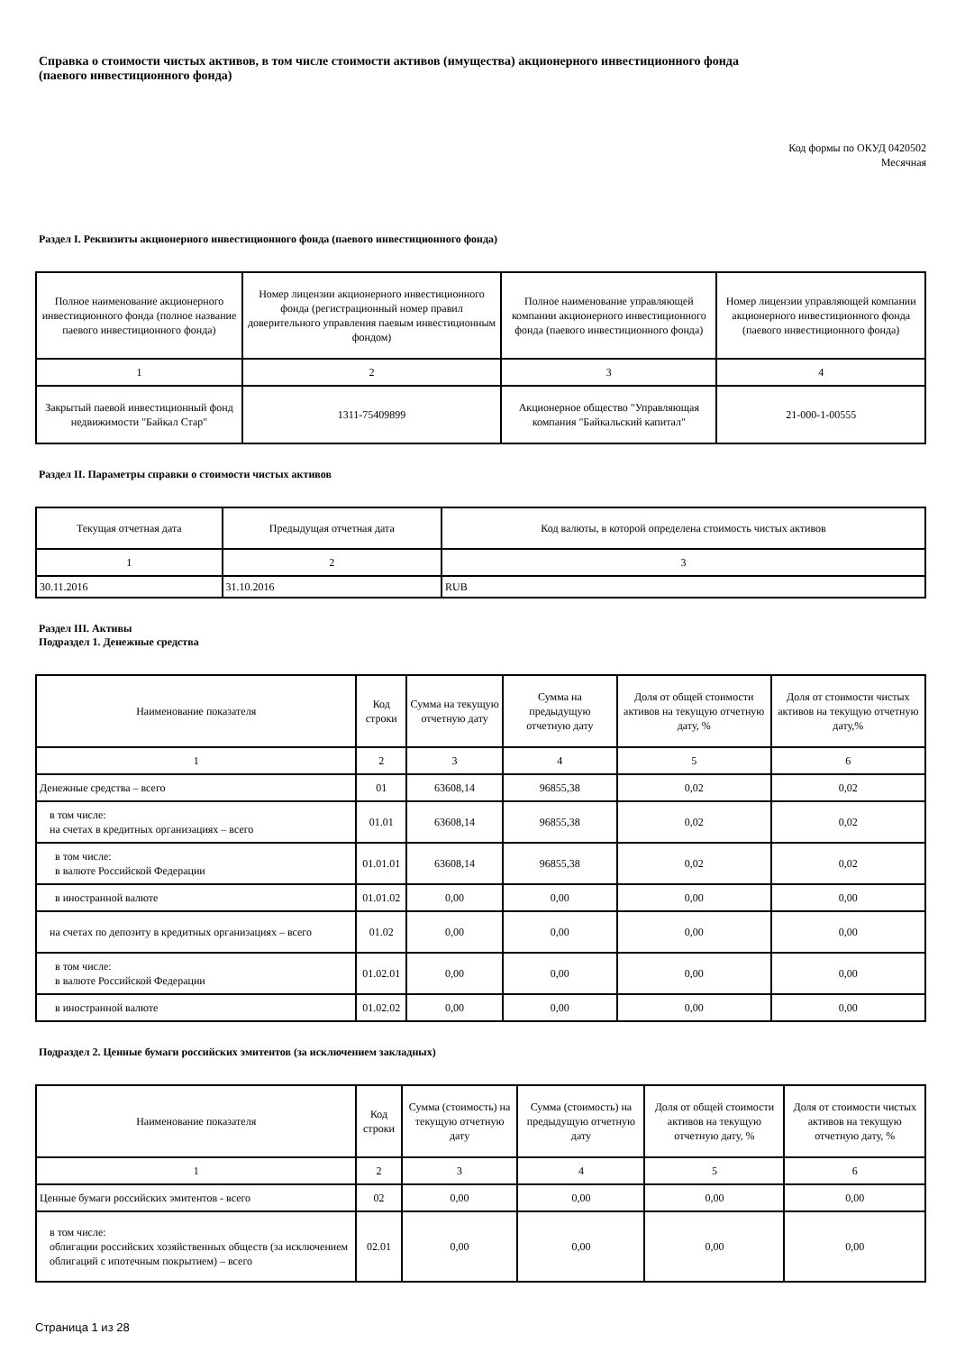Справка о стоимости чистых активов, в том числе стоимости активов (имущества) акционерного инвестиционного фонда
(паевого инвестиционного фонда)
Код формы по ОКУД 0420502
Месячная
Раздел I. Реквизиты акционерного инвестиционного фонда (паевого инвестиционного фонда)
| Полное наименование акционерного инвестиционного фонда (полное название паевого инвестиционного фонда) | Номер лицензии акционерного инвестиционного фонда (регистрационный номер правил доверительного управления паевым инвестиционным фондом) | Полное наименование управляющей компании акционерного инвестиционного фонда (паевого инвестиционного фонда) | Номер лицензии управляющей компании акционерного инвестиционного фонда (паевого инвестиционного фонда) |
| --- | --- | --- | --- |
| 1 | 2 | 3 | 4 |
| Закрытый паевой инвестиционный фонд недвижимости "Байкал Стар" | 1311-75409899 | Акционерное общество "Управляющая компания "Байкальский капитал" | 21-000-1-00555 |
Раздел II. Параметры справки о стоимости чистых активов
| Текущая отчетная дата | Предыдущая отчетная дата | Код валюты, в которой определена стоимость чистых активов |
| --- | --- | --- |
| 1 | 2 | 3 |
| 30.11.2016 | 31.10.2016 | RUB |
Раздел III. Активы
Подраздел 1. Денежные средства
| Наименование показателя | Код строки | Сумма на текущую отчетную дату | Сумма на предыдущую отчетную дату | Доля от общей стоимости активов на текущую отчетную дату, % | Доля от стоимости чистых активов на текущую отчетную дату,% |
| --- | --- | --- | --- | --- | --- |
| 1 | 2 | 3 | 4 | 5 | 6 |
| Денежные средства – всего | 01 | 63608,14 | 96855,38 | 0,02 | 0,02 |
| в том числе: на счетах в кредитных организациях – всего | 01.01 | 63608,14 | 96855,38 | 0,02 | 0,02 |
| в том числе: в валюте Российской Федерации | 01.01.01 | 63608,14 | 96855,38 | 0,02 | 0,02 |
| в иностранной валюте | 01.01.02 | 0,00 | 0,00 | 0,00 | 0,00 |
| на счетах по депозиту в кредитных организациях – всего | 01.02 | 0,00 | 0,00 | 0,00 | 0,00 |
| в том числе: в валюте Российской Федерации | 01.02.01 | 0,00 | 0,00 | 0,00 | 0,00 |
| в иностранной валюте | 01.02.02 | 0,00 | 0,00 | 0,00 | 0,00 |
Подраздел 2. Ценные бумаги российских эмитентов (за исключением закладных)
| Наименование показателя | Код строки | Сумма (стоимость) на текущую отчетную дату | Сумма (стоимость) на предыдущую отчетную дату | Доля от общей стоимости активов на текущую отчетную дату, % | Доля от стоимости чистых активов на текущую отчетную дату, % |
| --- | --- | --- | --- | --- | --- |
| 1 | 2 | 3 | 4 | 5 | 6 |
| Ценные бумаги российских эмитентов - всего | 02 | 0,00 | 0,00 | 0,00 | 0,00 |
| в том числе: облигации российских хозяйственных обществ (за исключением облигаций с ипотечным покрытием) – всего | 02.01 | 0,00 | 0,00 | 0,00 | 0,00 |
Страница 1 из 28